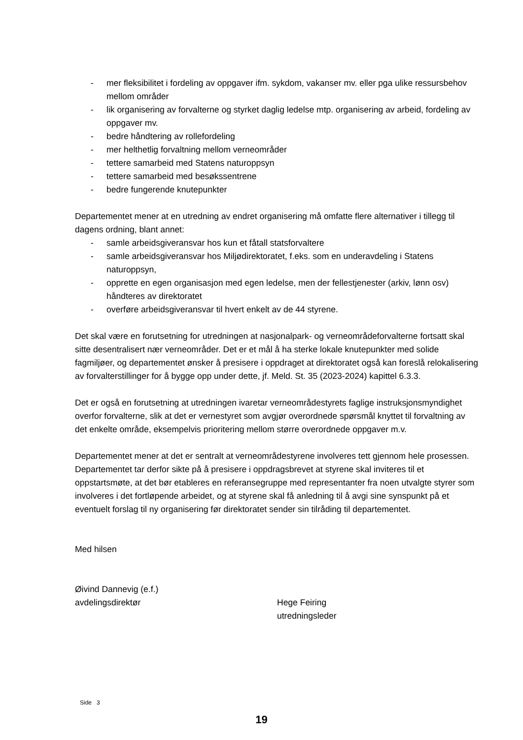- mer fleksibilitet i fordeling av oppgaver ifm. sykdom, vakanser mv. eller pga ulike ressursbehov mellom områder
- lik organisering av forvalterne og styrket daglig ledelse mtp. organisering av arbeid, fordeling av oppgaver mv.
- bedre håndtering av rollefordeling
- mer helthetlig forvaltning mellom verneområder
- tettere samarbeid med Statens naturoppsyn
- tettere samarbeid med besøkssentrene
- bedre fungerende knutepunkter
Departementet mener at en utredning av endret organisering må omfatte flere alternativer i tillegg til dagens ordning, blant annet:
- samle arbeidsgiveransvar hos kun et fåtall statsforvaltere
- samle arbeidsgiveransvar hos Miljødirektoratet, f.eks. som en underavdeling i Statens naturoppsyn,
- opprette en egen organisasjon med egen ledelse, men der fellestjenester (arkiv, lønn osv) håndteres av direktoratet
- overføre arbeidsgiveransvar til hvert enkelt av de 44 styrene.
Det skal være en forutsetning for utredningen at nasjonalpark- og verneområdeforvalterne fortsatt skal sitte desentralisert nær verneområder. Det er et mål å ha sterke lokale knutepunkter med solide fagmiljøer, og departementet ønsker å presisere i oppdraget at direktoratet også kan foreslå relokalisering av forvalterstillinger for å bygge opp under dette, jf. Meld. St. 35 (2023-2024) kapittel 6.3.3.
Det er også en forutsetning at utredningen ivaretar verneområdestyrets faglige instruksjonsmyndighet overfor forvalterne, slik at det er vernestyret som avgjør overordnede spørsmål knyttet til forvaltning av det enkelte område, eksempelvis prioritering mellom større overordnede oppgaver m.v.
Departementet mener at det er sentralt at verneområdestyrene involveres tett gjennom hele prosessen. Departementet tar derfor sikte på å presisere i oppdragsbrevet at styrene skal inviteres til et oppstartsmøte, at det bør etableres en referansegruppe med representanter fra noen utvalgte styrer som involveres i det fortløpende arbeidet, og at styrene skal få anledning til å avgi sine synspunkt på et eventuelt forslag til ny organisering før direktoratet sender sin tilråding til departementet.
Med hilsen
Øivind Dannevig (e.f.)
avdelingsdirektør
Hege Feiring
utredningsleder
Side 3
19